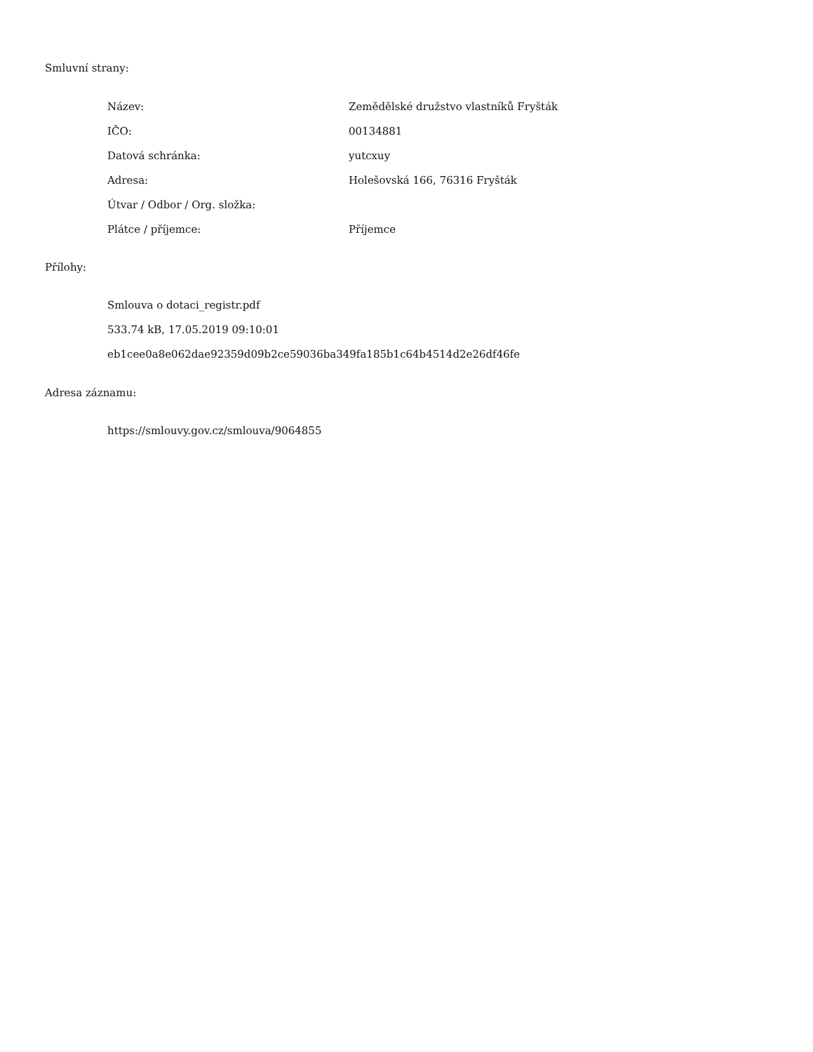Smluvní strany:
| Název: | Zemědělské družstvo vlastníků Fryšták |
| IČO: | 00134881 |
| Datová schránka: | yutcxuy |
| Adresa: | Holešovská 166, 76316 Fryšták |
| Útvar / Odbor / Org. složka: | |
| Plátce / příjemce: | Příjemce |
Přílohy:
Smlouva o dotaci_registr.pdf
533.74 kB, 17.05.2019 09:10:01
eb1cee0a8e062dae92359d09b2ce59036ba349fa185b1c64b4514d2e26df46fe
Adresa záznamu:
https://smlouvy.gov.cz/smlouva/9064855